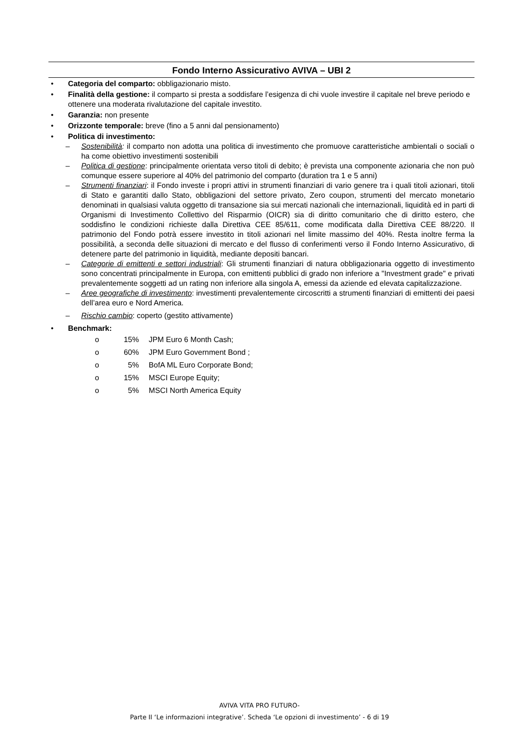Fondo Interno Assicurativo AVIVA – UBI 2
• Categoria del comparto: obbligazionario misto.
• Finalità della gestione: il comparto si presta a soddisfare l’esigenza di chi vuole investire il capitale nel breve periodo e ottenere una moderata rivalutazione del capitale investito.
• Garanzia: non presente
• Orizzonte temporale: breve (fino a 5 anni dal pensionamento)
• Politica di investimento:
– Sostenibilità: il comparto non adotta una politica di investimento che promuove caratteristiche ambientali o sociali o ha come obiettivo investimenti sostenibili
– Politica di gestione: principalmente orientata verso titoli di debito; è prevista una componente azionaria che non può comunque essere superiore al 40% del patrimonio del comparto (duration tra 1 e 5 anni)
– Strumenti finanziari: il Fondo investe i propri attivi in strumenti finanziari di vario genere tra i quali titoli azionari, titoli di Stato e garantiti dallo Stato, obbligazioni del settore privato, Zero coupon, strumenti del mercato monetario denominati in qualsiasi valuta oggetto di transazione sia sui mercati nazionali che internazionali, liquidità ed in parti di Organismi di Investimento Collettivo del Risparmio (OICR) sia di diritto comunitario che di diritto estero, che soddisfino le condizioni richieste dalla Direttiva CEE 85/611, come modificata dalla Direttiva CEE 88/220. Il patrimonio del Fondo potrà essere investito in titoli azionari nel limite massimo del 40%. Resta inoltre ferma la possibilità, a seconda delle situazioni di mercato e del flusso di conferimenti verso il Fondo Interno Assicurativo, di detenere parte del patrimonio in liquidità, mediante depositi bancari.
– Categorie di emittenti e settori industriali: Gli strumenti finanziari di natura obbligazionaria oggetto di investimento sono concentrati principalmente in Europa, con emittenti pubblici di grado non inferiore a "Investment grade" e privati prevalentemente soggetti ad un rating non inferiore alla singola A, emessi da aziende ed elevata capitalizzazione.
– Aree geografiche di investimento: investimenti prevalentemente circoscritti a strumenti finanziari di emittenti dei paesi dell’area euro e Nord America.
– Rischio cambio: coperto (gestito attivamente)
• Benchmark:
o 15% JPM Euro 6 Month Cash;
o 60% JPM Euro Government Bond ;
o 5% BofA ML Euro Corporate Bond;
o 15% MSCI Europe Equity;
o 5% MSCI North America Equity
AVIVA VITA PRO FUTURO-
Parte II ‘Le informazioni integrative’. Scheda ‘Le opzioni di investimento’ - 6 di 19